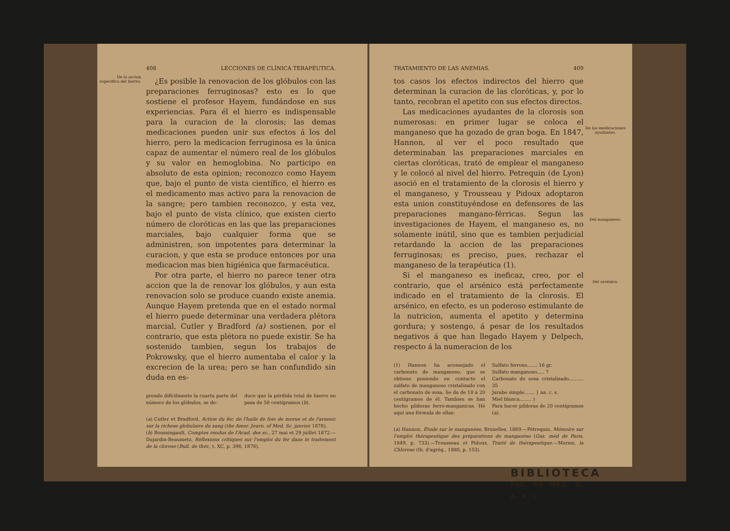De la accion especifica del hierro.
408 LECCIONES DE CLÍNICA TERAPÉUTICA.
¿Es posible la renovacion de los glóbulos con las preparaciones ferruginosas? esto es lo que sostiene el profesor Hayem, fundándose en sus experiencias. Para él el hierro es indispensable para la curacion de la clorosis; las demas medicaciones pueden unir sus efectos á los del hierro, pero la medicacion ferruginosa es la única capaz de aumentar el número real de los glóbulos y su valor en hemoglobina. No participo en absoluto de esta opinion; reconozco como Hayem que, bajo el punto de vista científico, el hierro es el medicamento mas activo para la renovacion de la sangre; pero tambien reconozco, y esta vez, bajo el punto de vista clínico, que existen cierto número de cloróticas en las que las preparaciones marciales, bajo cualquier forma que se administren, son impotentes para determinar la curacion, y que esta se produce entonces por una medicacion mas bien higiénica que farmacéutica.
Por otra parte, el hierro no parece tener otra accion que la de renovar los glóbulos, y aun esta renovacion solo se produce cuando existe anemia. Aunque Hayem pretenda que en el estado normal el hierro puede determinar una verdadera plétora marcial, Cutler y Bradford (a) sostienen, por el contrario, que esta plétora no puede existir. Se ha sostenido tambien, segun los trabajos de Pokrowsky, que el hierro aumentaba el calor y la excrecion de la urea; pero se han confundido sin duda en es-
prende difícilmente la cuarta parte del número de los glóbulos, se de-
duce que la pérdida total de hierro no pasa de 50 centígramos (b).
(a) Cutler et Bradford, Action du fer, de l'huile de foie de morue et de l'arsenic sur la richese globulaire du sang (the Amer. Journ. of Med. Sc. janvier 1878).
(b) Boussingault, Comptes rendus de l'Acad. des sc., 27 mai et 29 juillet 1872.—Dujardin-Beaumetz, Réflexions critiques sur l'emploi du fer dans le traitement de la clorose (Bull. de thér., t. XC, p. 396, 1876).
TRATAMIENTO DE LAS ANEMIAS. 409
tos casos los efectos indirectos del hierro que determinan la curacion de las cloróticas, y, por lo tanto, recobran el apetito con sus efectos directos.
Las medicaciones ayudantes de la clorosis son numerosas: en primer lugar se coloca el manganeso que ha gozado de gran boga. En 1847, Hannon, al ver el poco resultado que determinaban las preparaciones marciales en ciertas cloróticas, trató de emplear el manganeso y le colocó al nivel del hierro. Petrequin (de Lyon) asoció en el tratamiento de la clorosis el hierro y el manganeso, y Trousseau y Pidoux adoptaron esta union constituyéndose en defensores de las preparaciones mangano-férricas. Segun las investigaciones de Hayem, el manganeso es, no solamente inútil, sino que es tambien perjudicial retardando la accion de las preparaciones ferruginosas; es preciso, pues, rechazar el manganeso de la terapéutica (1).
Si el manganeso es ineficaz, creo, por el contrario, que el arsénico está perfectamente indicado en el tratamiento de la clorosis. El arsénico, en efecto, es un poderoso estimulante de la nutricion, aumenta el apetito y determina gordura; y sostengo, á pesar de los resultados negativos á que han llegado Hayem y Delpech, respecto á la numeracion de los
(1) Hannon ha aconsejado el carbonato de manganeso, que se obtiene poniendo en contacto el sulfato de manganeso cristalizado con el carbonato de sosa. Se da de 10 á 20 centígramos de él. Tambien se han hecho píldoras ferro-manganicas. Hé aquí una fórmula de ellas:
Sulfato ferroso....... 16 gr.
Sulfato manganoso..... 7
Carbonato de sosa cristalizado.......... 35
Jarabe simple....... } aa. c. s.
Miel blanca........ }
Para hacer píldoras de 20 centígramos (a).
(a) Hannon, Etude sur le manganèse, Bruxelles, 1869.—Pètrequin, Mémoire sur l'emploi thérapeutique des préparations de manganèse (Gaz. méd de Paris, 1849, p. 733).—Trousseau et Pidoux, Traité de thérapeutique.—Moriez, la Chlorose (th. d'agrég., 1880, p. 153).
BIBLIOTECA
FAC. DE MED. U. A. N. L.
De las medicaciones ayudantes.
Del manganeso.
Del arsénico.